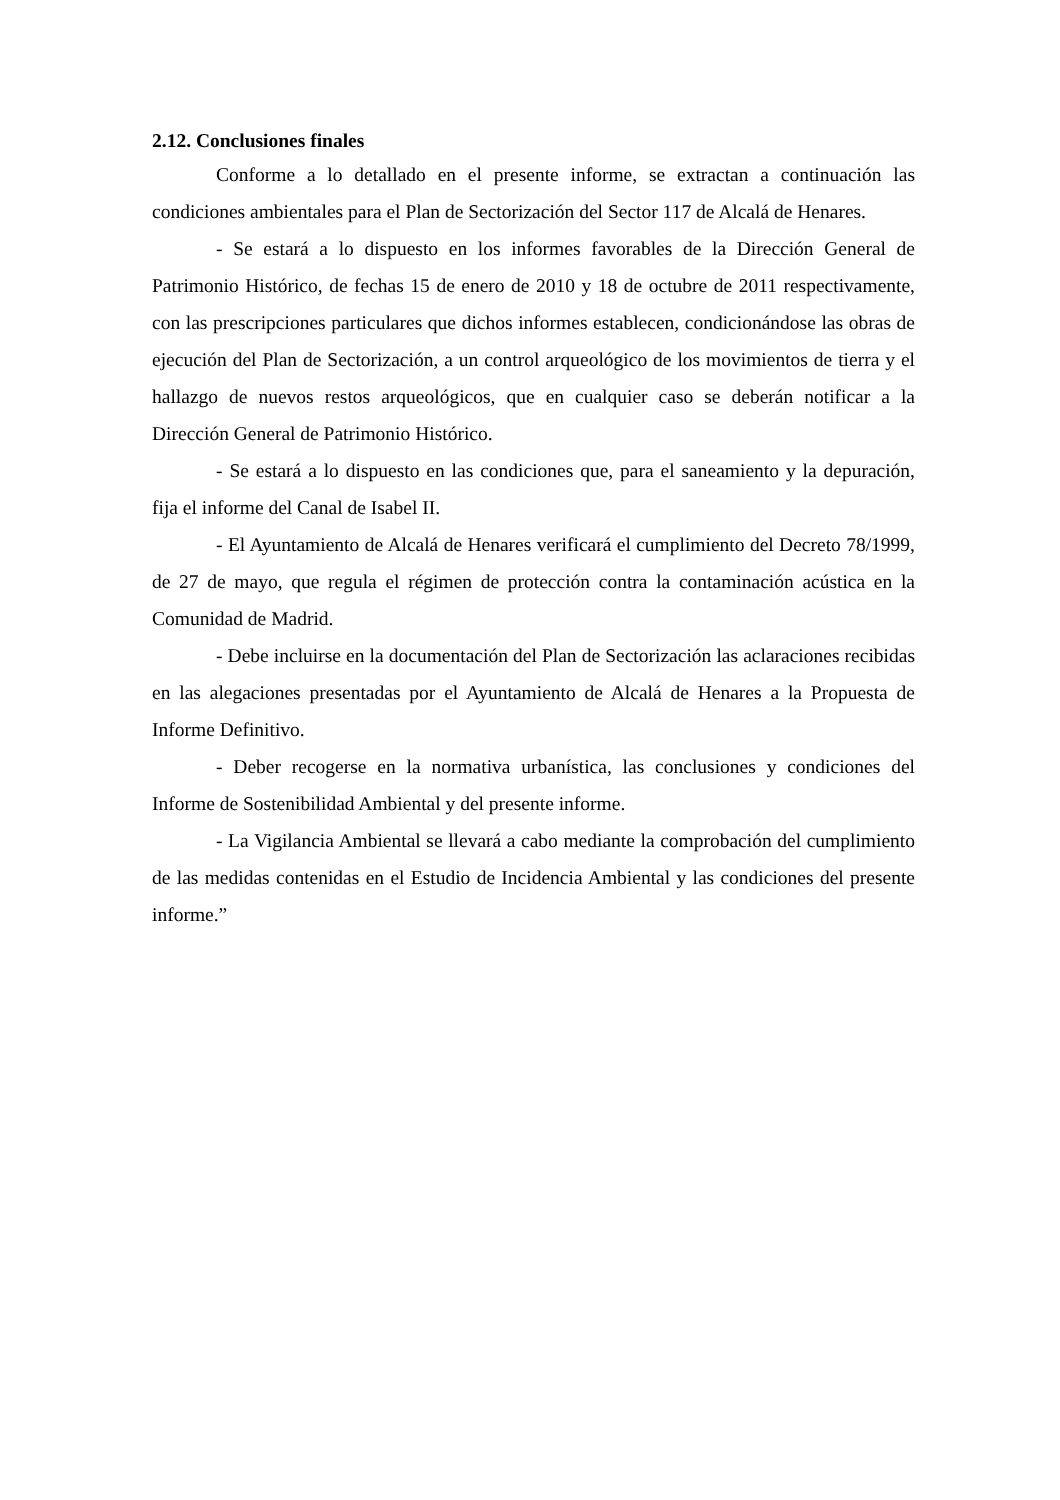2.12. Conclusiones finales
Conforme a lo detallado en el presente informe, se extractan a continuación las condiciones ambientales para el Plan de Sectorización del Sector 117 de Alcalá de Henares.
- Se estará a lo dispuesto en los informes favorables de la Dirección General de Patrimonio Histórico, de fechas 15 de enero de 2010 y 18 de octubre de 2011 respectivamente, con las prescripciones particulares que dichos informes establecen, condicionándose las obras de ejecución del Plan de Sectorización, a un control arqueológico de los movimientos de tierra y el hallazgo de nuevos restos arqueológicos, que en cualquier caso se deberán notificar a la Dirección General de Patrimonio Histórico.
- Se estará a lo dispuesto en las condiciones que, para el saneamiento y la depuración, fija el informe del Canal de Isabel II.
- El Ayuntamiento de Alcalá de Henares verificará el cumplimiento del Decreto 78/1999, de 27 de mayo, que regula el régimen de protección contra la contaminación acústica en la Comunidad de Madrid.
- Debe incluirse en la documentación del Plan de Sectorización las aclaraciones recibidas en las alegaciones presentadas por el Ayuntamiento de Alcalá de Henares a la Propuesta de Informe Definitivo.
- Deber recogerse en la normativa urbanística, las conclusiones y condiciones del Informe de Sostenibilidad Ambiental y del presente informe.
- La Vigilancia Ambiental se llevará a cabo mediante la comprobación del cumplimiento de las medidas contenidas en el Estudio de Incidencia Ambiental y las condiciones del presente informe.”